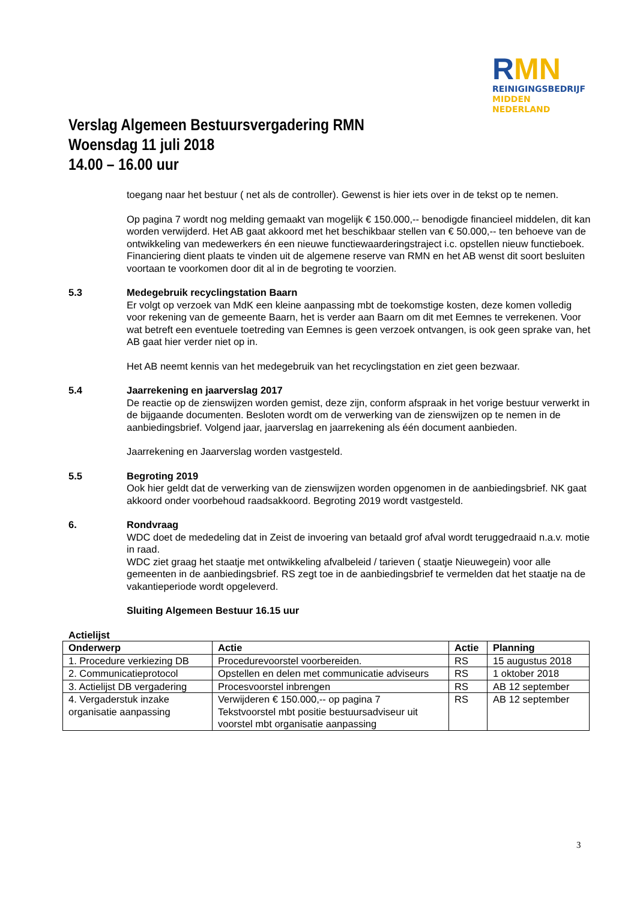RMN
REINIGINGSBEDRIJF
MIDDEN NEDERLAND
Verslag Algemeen Bestuursvergadering RMN
Woensdag 11 juli 2018
14.00 – 16.00 uur
toegang naar het bestuur ( net als de controller). Gewenst is hier iets over in de tekst op te nemen.
Op pagina 7 wordt nog melding gemaakt van mogelijk € 150.000,-- benodigde financieel middelen, dit kan worden verwijderd. Het AB gaat akkoord met het beschikbaar stellen van € 50.000,-- ten behoeve van de ontwikkeling van medewerkers én een nieuwe functiewaarderingstraject i.c. opstellen nieuw functieboek. Financiering dient plaats te vinden uit de algemene reserve van RMN en het AB wenst dit soort besluiten voortaan te voorkomen door dit al in de begroting te voorzien.
5.3 Medegebruik recyclingstation Baarn
Er volgt op verzoek van MdK een kleine aanpassing mbt de toekomstige kosten, deze komen volledig voor rekening van de gemeente Baarn, het is verder aan Baarn om dit met Eemnes te verrekenen. Voor wat betreft een eventuele toetreding van Eemnes is geen verzoek ontvangen, is ook geen sprake van, het AB gaat hier verder niet op in.
Het AB neemt kennis van het medegebruik van het recyclingstation en ziet geen bezwaar.
5.4 Jaarrekening en jaarverslag 2017
De reactie op de zienswijzen worden gemist, deze zijn, conform afspraak in het vorige bestuur verwerkt in de bijgaande documenten. Besloten wordt om de verwerking van de zienswijzen op te nemen in de aanbiedingsbrief. Volgend jaar, jaarverslag en jaarrekening als één document aanbieden.
Jaarrekening en Jaarverslag worden vastgesteld.
5.5 Begroting 2019
Ook hier geldt dat de verwerking van de zienswijzen worden opgenomen in de aanbiedingsbrief. NK gaat akkoord onder voorbehoud raadsakkoord. Begroting 2019 wordt vastgesteld.
6. Rondvraag
WDC doet de mededeling dat in Zeist de invoering van betaald grof afval wordt teruggedraaid n.a.v. motie in raad.
WDC ziet graag het staatje met ontwikkeling afvalbeleid / tarieven ( staatje Nieuwegein) voor alle gemeenten in de aanbiedingsbrief. RS zegt toe in de aanbiedingsbrief te vermelden dat het staatje na de vakantieperiode wordt opgeleverd.
Sluiting Algemeen Bestuur 16.15 uur
Actielijst
| Onderwerp | Actie | Actie | Planning |
| --- | --- | --- | --- |
| 1. Procedure verkiezing DB | Procedurevoorstel voorbereiden. | RS | 15 augustus 2018 |
| 2. Communicatieprotocol | Opstellen en delen met communicatie adviseurs | RS | 1 oktober 2018 |
| 3. Actielijst DB vergadering | Procesvoorstel inbrengen | RS | AB 12 september |
| 4. Vergaderstuk inzake organisatie aanpassing | Verwijderen € 150.000,-- op pagina 7 Tekstvoorstel mbt positie bestuursadviseur uit voorstel mbt organisatie aanpassing | RS | AB 12 september |
3